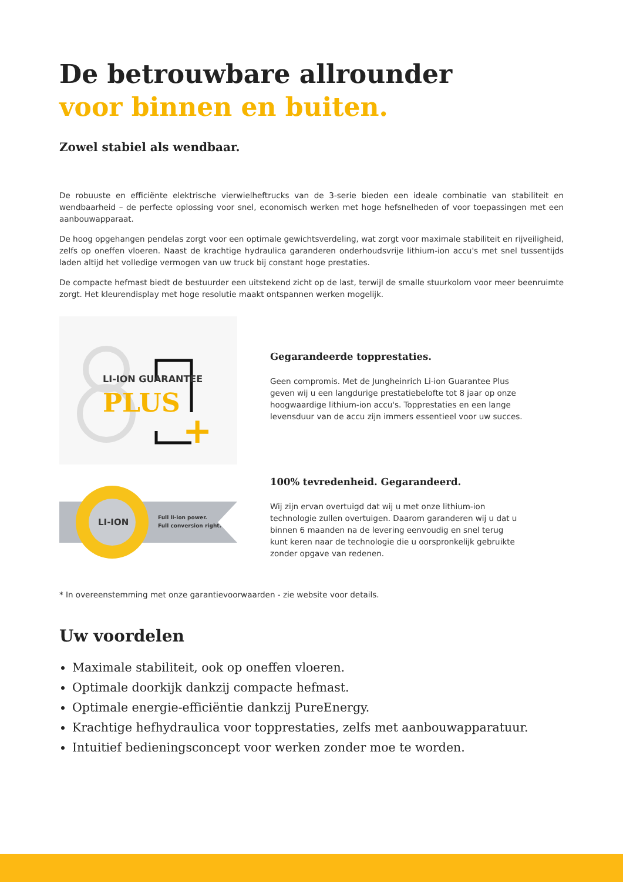De betrouwbare allrounder
voor binnen en buiten.
Zowel stabiel als wendbaar.
De robuuste en efficiënte elektrische vierwielheftrucks van de 3-serie bieden een ideale combinatie van stabiliteit en wendbaarheid – de perfecte oplossing voor snel, economisch werken met hoge hefsnelheden of voor toepassingen met een aanbouwapparaat.
De hoog opgehangen pendelas zorgt voor een optimale gewichtsverdeling, wat zorgt voor maximale stabiliteit en rijveiligheid, zelfs op oneffen vloeren. Naast de krachtige hydraulica garanderen onderhoudsvrije lithium-ion accu's met snel tussentijds laden altijd het volledige vermogen van uw truck bij constant hoge prestaties.
De compacte hefmast biedt de bestuurder een uitstekend zicht op de last, terwijl de smalle stuurkolom voor meer beenruimte zorgt. Het kleurendisplay met hoge resolutie maakt ontspannen werken mogelijk.
LI-ION GUARANTEE
PLUS
+
Gegarandeerde topprestaties.
Geen compromis. Met de Jungheinrich Li-ion Guarantee Plus geven wij u een langdurige prestatiebelofte tot 8 jaar op onze hoogwaardige lithium-ion accu's. Topprestaties en een lange levensduur van de accu zijn immers essentieel voor uw succes.
LI-ION
Full li-ion power.
Full conversion right.
100% tevredenheid. Gegarandeerd.
Wij zijn ervan overtuigd dat wij u met onze lithium-ion technologie zullen overtuigen. Daarom garanderen wij u dat u binnen 6 maanden na de levering eenvoudig en snel terug kunt keren naar de technologie die u oorspronkelijk gebruikte zonder opgave van redenen.
* In overeenstemming met onze garantievoorwaarden - zie website voor details.
Uw voordelen
Maximale stabiliteit, ook op oneffen vloeren.
Optimale doorkijk dankzij compacte hefmast.
Optimale energie-efficiëntie dankzij PureEnergy.
Krachtige hefhydraulica voor topprestaties, zelfs met aanbouwapparatuur.
Intuitief bedieningsconcept voor werken zonder moe te worden.